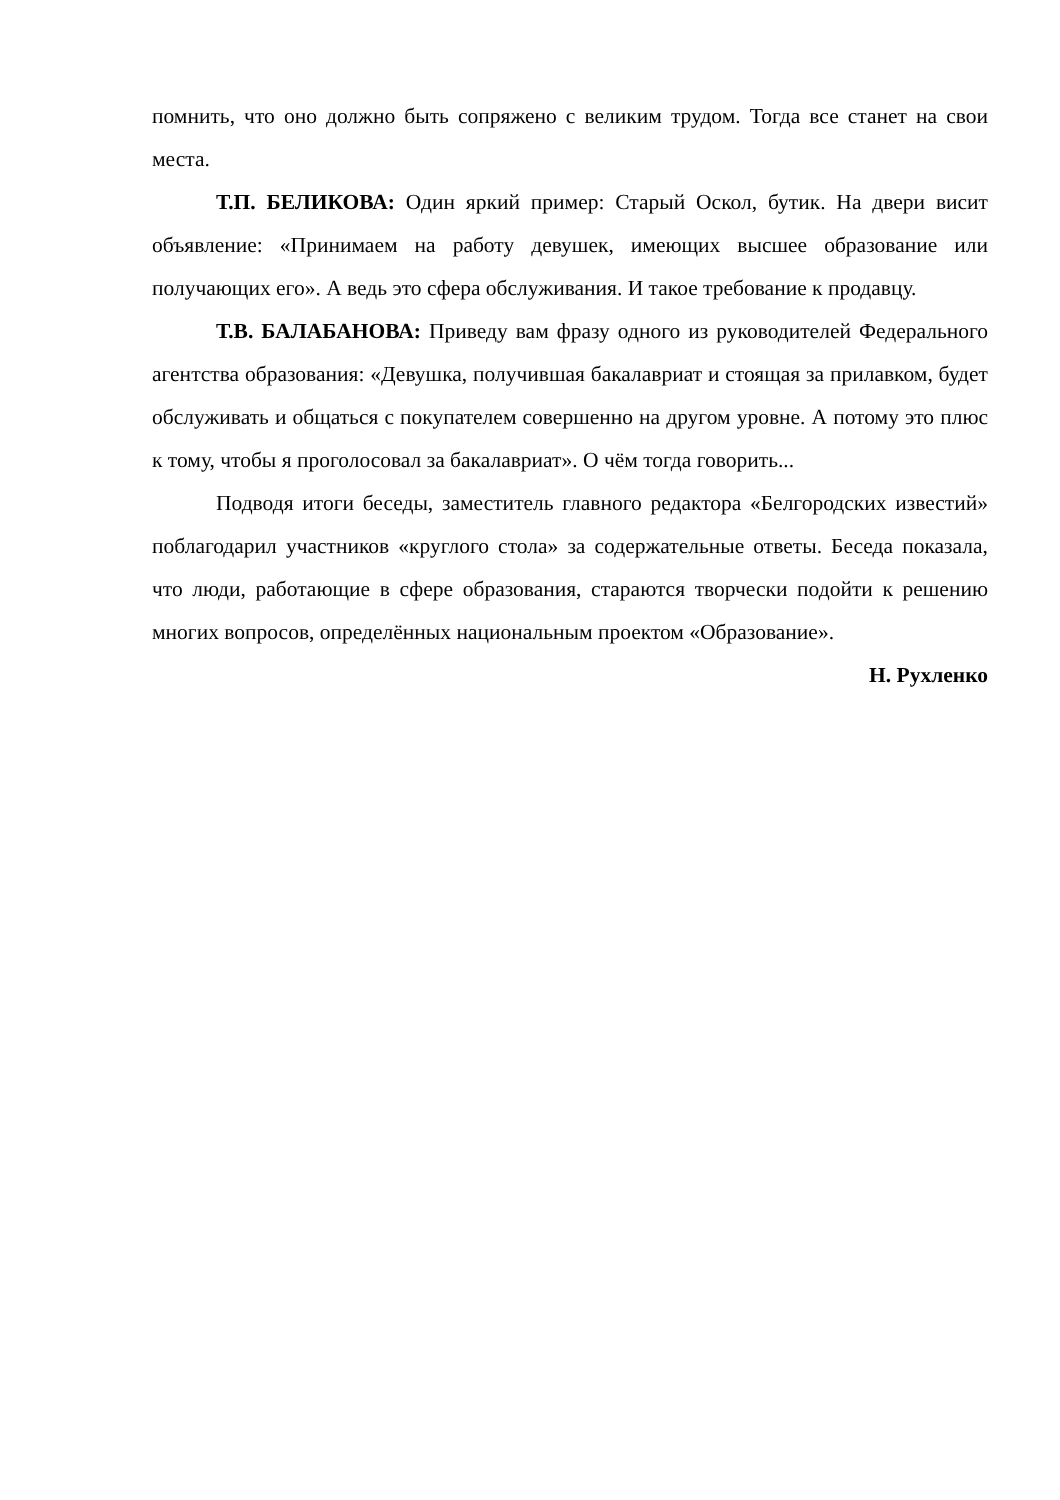помнить, что оно должно быть сопряжено с великим трудом. Тогда все станет на свои места.
Т.П. БЕЛИКОВА: Один яркий пример: Старый Оскол, бутик. На двери висит объявление: «Принимаем на работу девушек, имеющих высшее образование или получающих его». А ведь это сфера обслуживания. И такое требование к продавцу.
Т.В. БАЛАБАНОВА: Приведу вам фразу одного из руководителей Федерального агентства образования: «Девушка, получившая бакалавриат и стоящая за прилавком, будет обслуживать и общаться с покупателем совершенно на другом уровне. А потому это плюс к тому, чтобы я проголосовал за бакалавриат». О чём тогда говорить...
Подводя итоги беседы, заместитель главного редактора «Белгородских известий» поблагодарил участников «круглого стола» за содержательные ответы. Беседа показала, что люди, работающие в сфере образования, стараются творчески подойти к решению многих вопросов, определённых национальным проектом «Образование».
Н. Рухленко